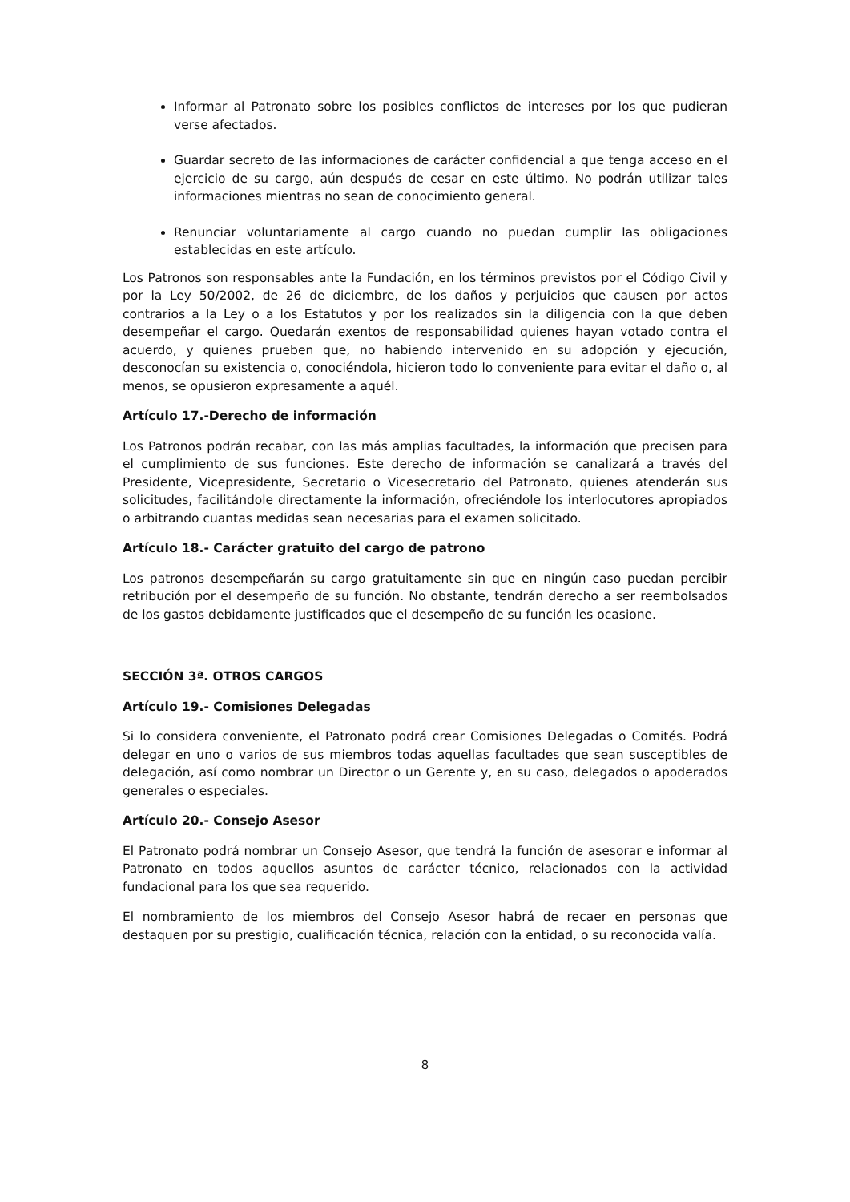Informar al Patronato sobre los posibles conflictos de intereses por los que pudieran verse afectados.
Guardar secreto de las informaciones de carácter confidencial a que tenga acceso en el ejercicio de su cargo, aún después de cesar en este último. No podrán utilizar tales informaciones mientras no sean de conocimiento general.
Renunciar voluntariamente al cargo cuando no puedan cumplir las obligaciones establecidas en este artículo.
Los Patronos son responsables ante la Fundación, en los términos previstos por el Código Civil y por la Ley 50/2002, de 26 de diciembre, de los daños y perjuicios que causen por actos contrarios a la Ley o a los Estatutos y por los realizados sin la diligencia con la que deben desempeñar el cargo. Quedarán exentos de responsabilidad quienes hayan votado contra el acuerdo, y quienes prueben que, no habiendo intervenido en su adopción y ejecución, desconocían su existencia o, conociéndola, hicieron todo lo conveniente para evitar el daño o, al menos, se opusieron expresamente a aquél.
Artículo 17.-Derecho de información
Los Patronos podrán recabar, con las más amplias facultades, la información que precisen para el cumplimiento de sus funciones. Este derecho de información se canalizará a través del Presidente, Vicepresidente, Secretario o Vicesecretario del Patronato, quienes atenderán sus solicitudes, facilitándole directamente la información, ofreciéndole los interlocutores apropiados o arbitrando cuantas medidas sean necesarias para el examen solicitado.
Artículo 18.- Carácter gratuito del cargo de patrono
Los patronos desempeñarán su cargo gratuitamente sin que en ningún caso puedan percibir retribución por el desempeño de su función. No obstante, tendrán derecho a ser reembolsados de los gastos debidamente justificados que el desempeño de su función les ocasione.
SECCIÓN 3ª. OTROS CARGOS
Artículo 19.- Comisiones Delegadas
Si lo considera conveniente, el Patronato podrá crear Comisiones Delegadas o Comités. Podrá delegar en uno o varios de sus miembros todas aquellas facultades que sean susceptibles de delegación, así como nombrar un Director o un Gerente y, en su caso, delegados o apoderados generales o especiales.
Artículo 20.- Consejo Asesor
El Patronato podrá nombrar un Consejo Asesor, que tendrá la función de asesorar e informar al Patronato en todos aquellos asuntos de carácter técnico, relacionados con la actividad fundacional para los que sea requerido.
El nombramiento de los miembros del Consejo Asesor habrá de recaer en personas que destaquen por su prestigio, cualificación técnica, relación con la entidad, o su reconocida valía.
8